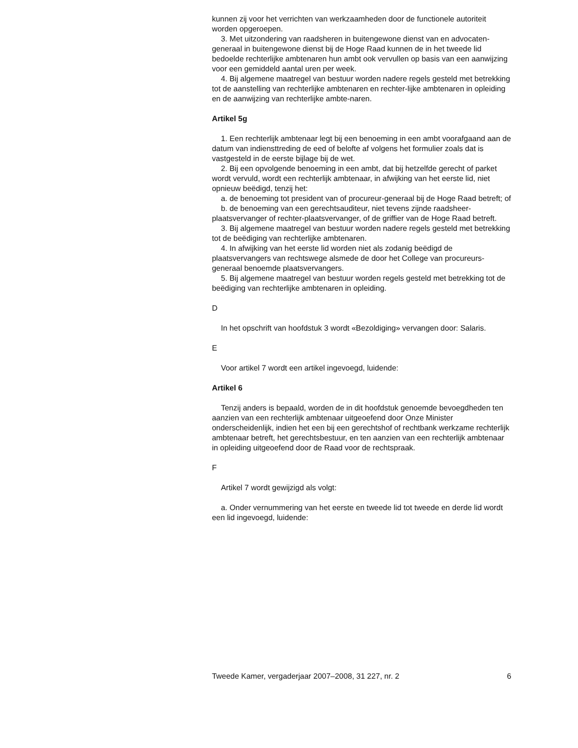kunnen zij voor het verrichten van werkzaamheden door de functionele autoriteit worden opgeroepen.
3. Met uitzondering van raadsheren in buitengewone dienst van en advocaten-generaal in buitengewone dienst bij de Hoge Raad kunnen de in het tweede lid bedoelde rechterlijke ambtenaren hun ambt ook vervullen op basis van een aanwijzing voor een gemiddeld aantal uren per week.
4. Bij algemene maatregel van bestuur worden nadere regels gesteld met betrekking tot de aanstelling van rechterlijke ambtenaren en rechter-lijke ambtenaren in opleiding en de aanwijzing van rechterlijke ambte-naren.
Artikel 5g
1. Een rechterlijk ambtenaar legt bij een benoeming in een ambt voorafgaand aan de datum van indiensttreding de eed of belofte af volgens het formulier zoals dat is vastgesteld in de eerste bijlage bij de wet.
2. Bij een opvolgende benoeming in een ambt, dat bij hetzelfde gerecht of parket wordt vervuld, wordt een rechterlijk ambtenaar, in afwijking van het eerste lid, niet opnieuw beëdigd, tenzij het:
a. de benoeming tot president van of procureur-generaal bij de Hoge Raad betreft; of
b. de benoeming van een gerechtsauditeur, niet tevens zijnde raadsheer-plaatsvervanger of rechter-plaatsvervanger, of de griffier van de Hoge Raad betreft.
3. Bij algemene maatregel van bestuur worden nadere regels gesteld met betrekking tot de beëdiging van rechterlijke ambtenaren.
4. In afwijking van het eerste lid worden niet als zodanig beëdigd de plaatsvervangers van rechtswege alsmede de door het College van procureurs-generaal benoemde plaatsvervangers.
5. Bij algemene maatregel van bestuur worden regels gesteld met betrekking tot de beëdiging van rechterlijke ambtenaren in opleiding.
D
In het opschrift van hoofdstuk 3 wordt «Bezoldiging» vervangen door: Salaris.
E
Voor artikel 7 wordt een artikel ingevoegd, luidende:
Artikel 6
Tenzij anders is bepaald, worden de in dit hoofdstuk genoemde bevoegdheden ten aanzien van een rechterlijk ambtenaar uitgeoefend door Onze Minister onderscheidenlijk, indien het een bij een gerechtshof of rechtbank werkzame rechterlijk ambtenaar betreft, het gerechtsbestuur, en ten aanzien van een rechterlijk ambtenaar in opleiding uitgeoefend door de Raad voor de rechtspraak.
F
Artikel 7 wordt gewijzigd als volgt:
a. Onder vernummering van het eerste en tweede lid tot tweede en derde lid wordt een lid ingevoegd, luidende:
Tweede Kamer, vergaderjaar 2007–2008, 31 227, nr. 2 6